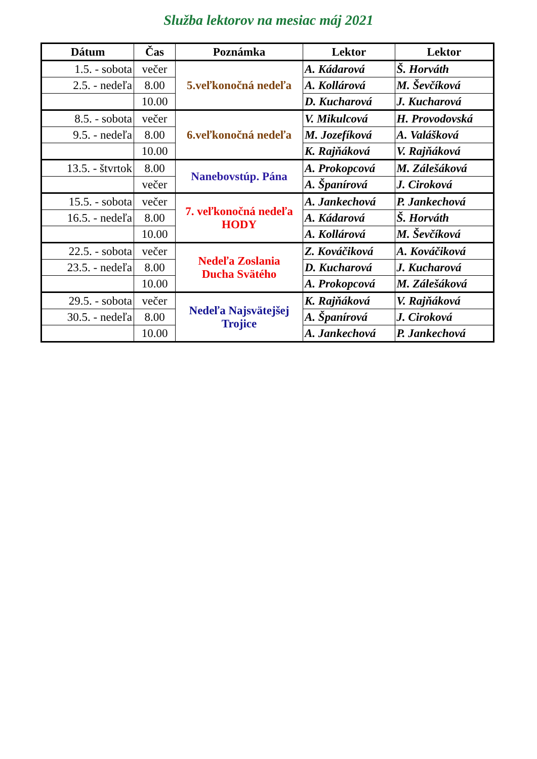Služba lektorov na mesiac máj 2021
| Dátum | Čas | Poznámka | Lektor | Lektor |
| --- | --- | --- | --- | --- |
| 1.5. - sobota | večer | 5.veľkonočná nedeľa | A. Kádarová | Š. Horváth |
| 2.5. - nedeľa | 8.00 | | A. Kollárová | M. Ševčíková |
| | 10.00 | | D. Kucharová | J. Kucharová |
| 8.5. - sobota | večer | 6.veľkonočná nedeľa | V. Mikulcová | H. Provodovská |
| 9.5. - nedeľa | 8.00 | | M. Jozefíková | A. Valášková |
| | 10.00 | | K. Rajňáková | V. Rajňáková |
| 13.5. - štvrtok | 8.00 | Nanebovstúp. Pána | A. Prokopcová | M. Zálešáková |
| | večer | | A. Španírová | J. Ciroková |
| 15.5. - sobota | večer | 7. veľkonočná nedeľa HODY | A. Jankechová | P. Jankechová |
| 16.5. - nedeľa | 8.00 | | A. Kádarová | Š. Horváth |
| | 10.00 | | A. Kollárová | M. Ševčíková |
| 22.5. - sobota | večer | Nedeľa Zoslania Ducha Svätého | Z. Kováčiková | A. Kováčiková |
| 23.5. - nedeľa | 8.00 | | D. Kucharová | J. Kucharová |
| | 10.00 | | A. Prokopcová | M. Zálešáková |
| 29.5. - sobota | večer | Nedeľa Najsvätejšej Trojice | K. Rajňáková | V. Rajňáková |
| 30.5. - nedeľa | 8.00 | | A. Španírová | J. Ciroková |
| | 10.00 | | A. Jankechová | P. Jankechová |